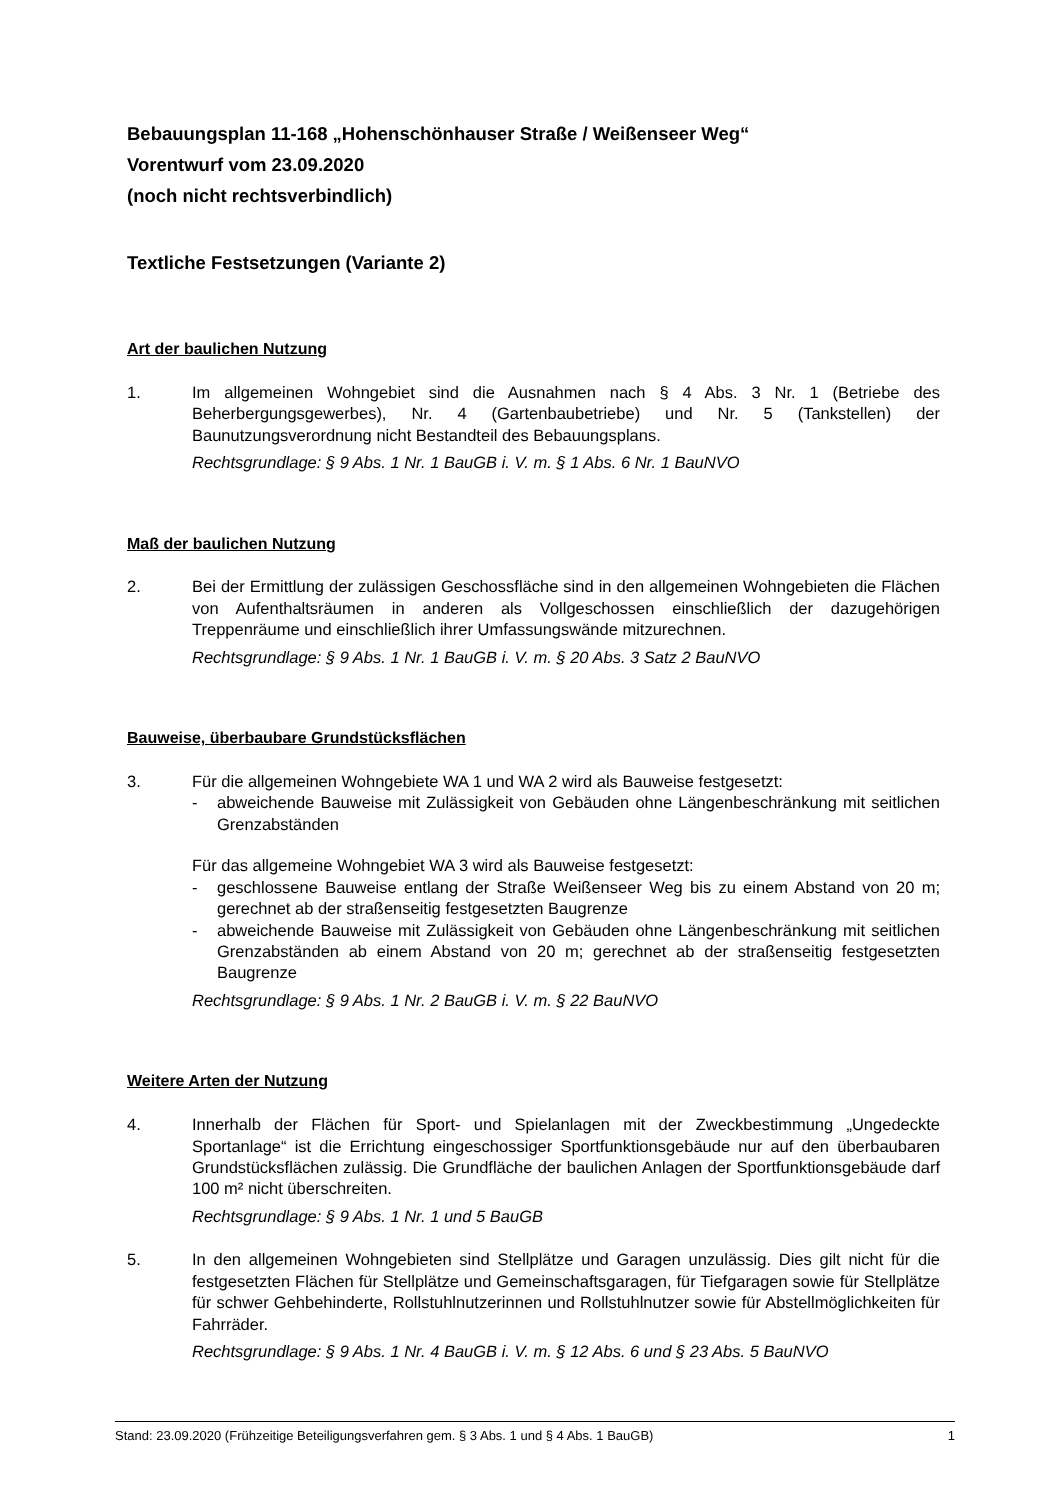Bebauungsplan 11-168 „Hohenschönhauser Straße / Weißenseer Weg“
Vorentwurf vom 23.09.2020
(noch nicht rechtsverbindlich)
Textliche Festsetzungen (Variante 2)
Art der baulichen Nutzung
1. Im allgemeinen Wohngebiet sind die Ausnahmen nach § 4 Abs. 3 Nr. 1 (Betriebe des Beherbergungsgewerbes), Nr. 4 (Gartenbaubetriebe) und Nr. 5 (Tankstellen) der Baunutzungsverordnung nicht Bestandteil des Bebauungsplans.
Rechtsgrundlage: § 9 Abs. 1 Nr. 1 BauGB i. V. m. § 1 Abs. 6 Nr. 1 BauNVO
Maß der baulichen Nutzung
2. Bei der Ermittlung der zulässigen Geschossfläche sind in den allgemeinen Wohngebieten die Flächen von Aufenthaltsräumen in anderen als Vollgeschossen einschließlich der dazugehörigen Treppenräume und einschließlich ihrer Umfassungswände mitzurechnen.
Rechtsgrundlage: § 9 Abs. 1 Nr. 1 BauGB i. V. m. § 20 Abs. 3 Satz 2 BauNVO
Bauweise, überbaubare Grundstücksflächen
3. Für die allgemeinen Wohngebiete WA 1 und WA 2 wird als Bauweise festgesetzt:
- abweichende Bauweise mit Zulässigkeit von Gebäuden ohne Längenbeschränkung mit seitlichen Grenzabständen
Für das allgemeine Wohngebiet WA 3 wird als Bauweise festgesetzt:
- geschlossene Bauweise entlang der Straße Weißenseer Weg bis zu einem Abstand von 20 m; gerechnet ab der straßenseitig festgesetzten Baugrenze
- abweichende Bauweise mit Zulässigkeit von Gebäuden ohne Längenbeschränkung mit seitlichen Grenzabständen ab einem Abstand von 20 m; gerechnet ab der straßenseitig festgesetzten Baugrenze
Rechtsgrundlage: § 9 Abs. 1 Nr. 2 BauGB i. V. m. § 22 BauNVO
Weitere Arten der Nutzung
4. Innerhalb der Flächen für Sport- und Spielanlagen mit der Zweckbestimmung „Ungedeckte Sportanlage“ ist die Errichtung eingeschossiger Sportfunktionsgebäude nur auf den überbaubaren Grundstücksflächen zulässig. Die Grundfläche der baulichen Anlagen der Sportfunktionsgebäude darf 100 m² nicht überschreiten.
Rechtsgrundlage: § 9 Abs. 1 Nr. 1 und 5 BauGB
5. In den allgemeinen Wohngebieten sind Stellplätze und Garagen unzulässig. Dies gilt nicht für die festgesetzten Flächen für Stellplätze und Gemeinschaftsgaragen, für Tiefgaragen sowie für Stellplätze für schwer Gehbehinderte, Rollstuhlnutzerinnen und Rollstuhlnutzer sowie für Abstellmöglichkeiten für Fahrräder.
Rechtsgrundlage: § 9 Abs. 1 Nr. 4 BauGB i. V. m. § 12 Abs. 6 und § 23 Abs. 5 BauNVO
Stand: 23.09.2020 (Frühzeitige Beteiligungsverfahren gem. § 3 Abs. 1 und § 4 Abs. 1 BauGB) 1